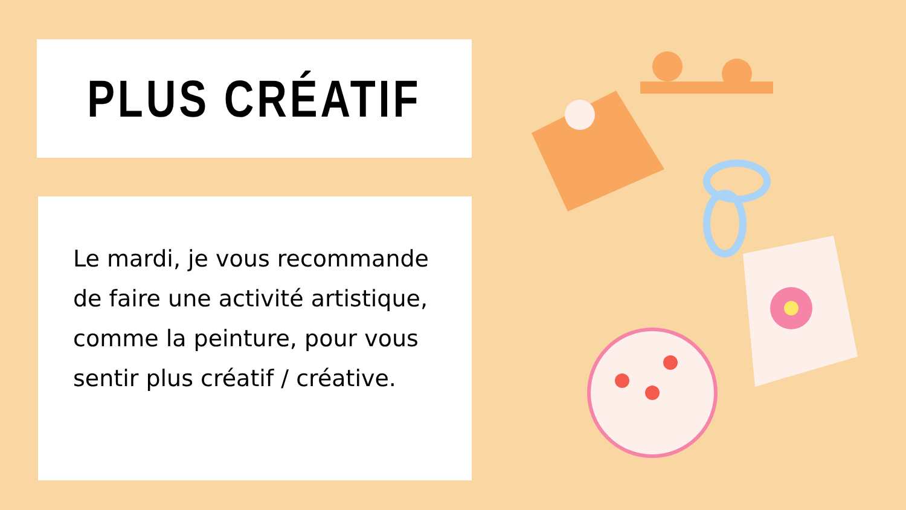PLUS CRÉATIF
Le mardi, je vous recommande de faire une activité artistique, comme la peinture, pour vous sentir plus créatif / créative.